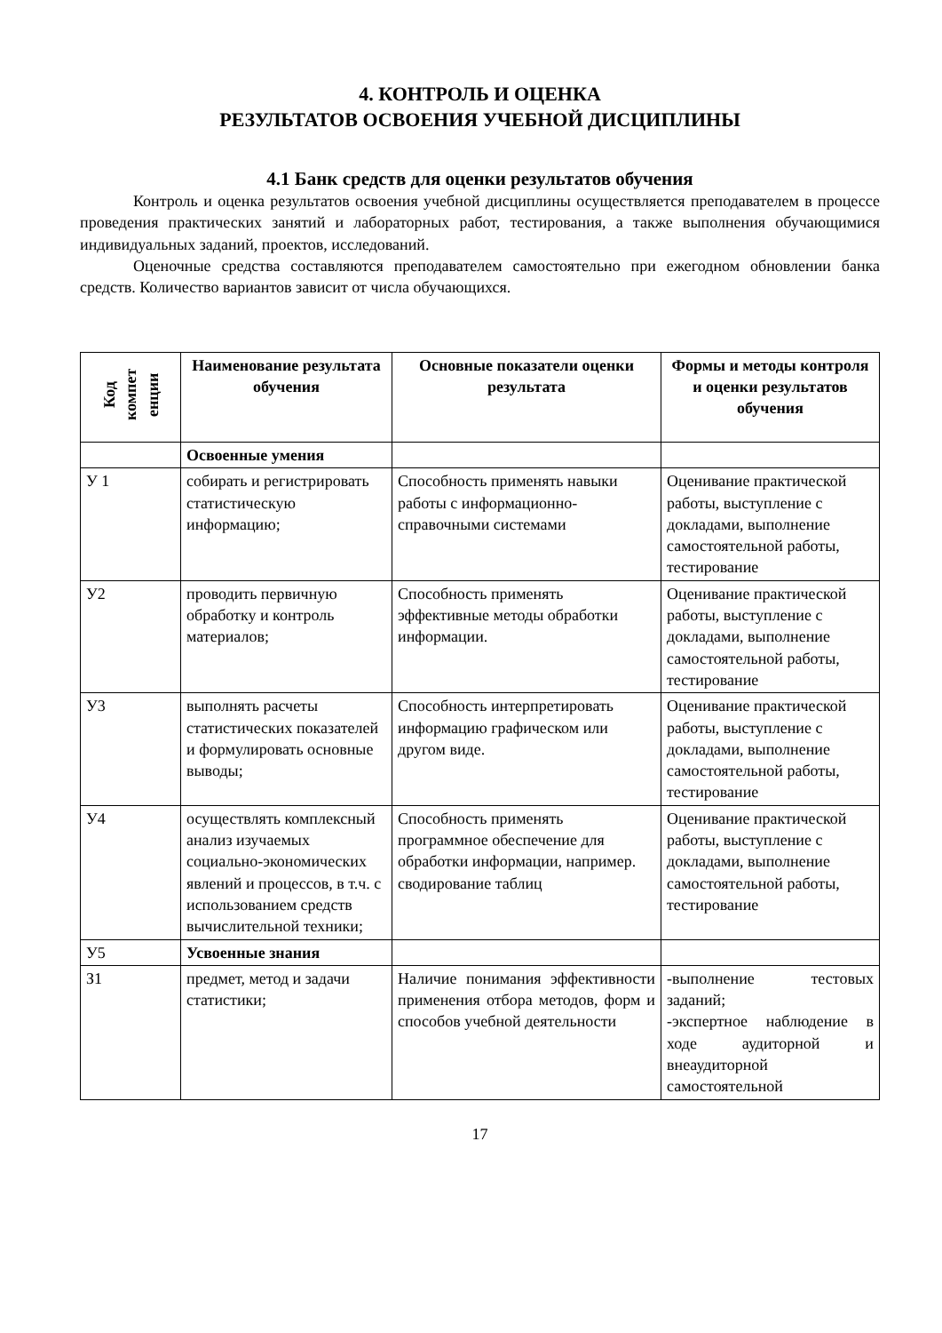4. КОНТРОЛЬ И ОЦЕНКА
РЕЗУЛЬТАТОВ ОСВОЕНИЯ УЧЕБНОЙ ДИСЦИПЛИНЫ
4.1 Банк средств для оценки результатов обучения
Контроль и оценка результатов освоения учебной дисциплины осуществляется преподавателем в процессе проведения практических занятий и лабораторных работ, тестирования, а также выполнения обучающимися индивидуальных заданий, проектов, исследований.
Оценочные средства составляются преподавателем самостоятельно при ежегодном обновлении банка средств. Количество вариантов зависит от числа обучающихся.
| Код компет енции | Наименование результата обучения | Основные показатели оценки результата | Формы и методы контроля и оценки результатов обучения |
| --- | --- | --- | --- |
| | Освоенные умения | | |
| У 1 | собирать и регистрировать статистическую информацию; | Способность применять навыки работы с информационно-справочными системами | Оценивание практической работы, выступление с докладами, выполнение самостоятельной работы, тестирование |
| У2 | проводить первичную обработку и контроль материалов; | Способность применять эффективные методы обработки информации. | Оценивание практической работы, выступление с докладами, выполнение самостоятельной работы, тестирование |
| У3 | выполнять расчеты статистических показателей и формулировать основные выводы; | Способность интерпретировать информацию графическом или другом виде. | Оценивание практической работы, выступление с докладами, выполнение самостоятельной работы, тестирование |
| У4 | осуществлять комплексный анализ изучаемых социально-экономических явлений и процессов, в т.ч. с использованием средств вычислительной техники; | Способность применять программное обеспечение для обработки информации, например. сводирование таблиц | Оценивание практической работы, выступление с докладами, выполнение самостоятельной работы, тестирование |
| У5 | Усвоенные знания | | |
| З1 | предмет, метод и задачи статистики; | Наличие понимания эффективности применения отбора методов, форм и способов учебной деятельности | -выполнение тестовых заданий; -экспертное наблюдение в ходе аудиторной и внеаудиторной самостоятельной |
17